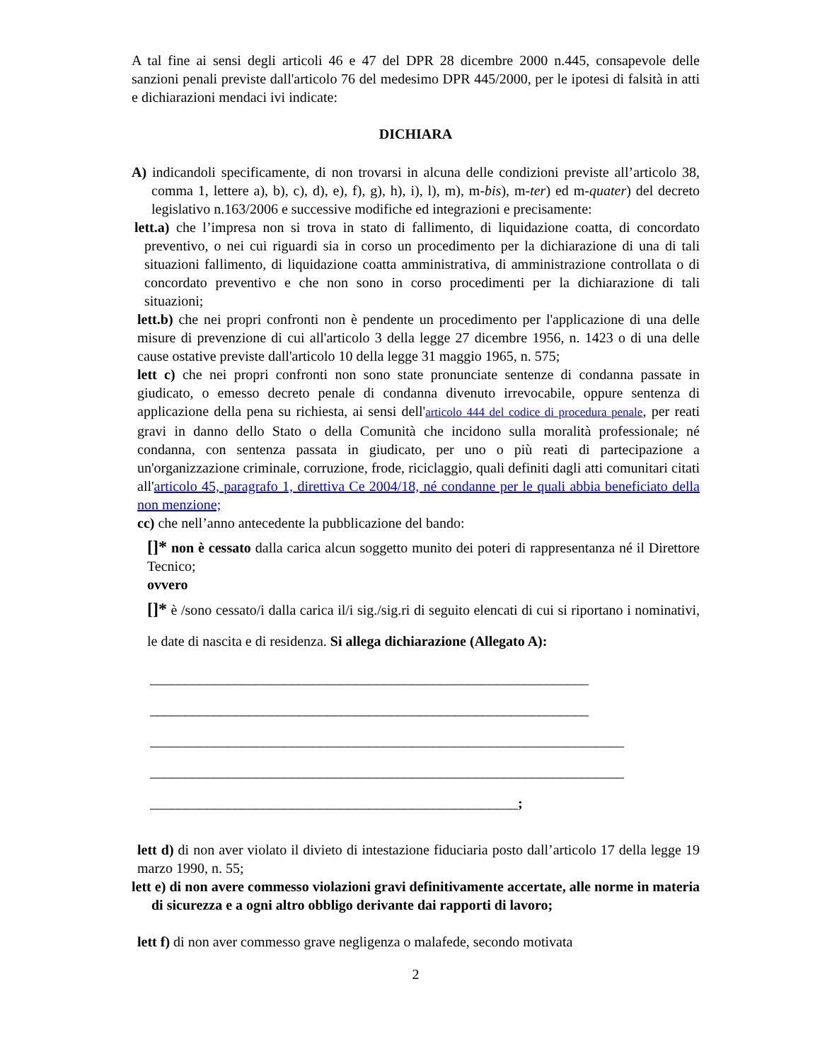A tal fine ai sensi degli articoli 46 e 47 del DPR 28 dicembre 2000 n.445, consapevole delle sanzioni penali previste dall'articolo 76 del medesimo DPR 445/2000, per le ipotesi di falsità in atti e dichiarazioni mendaci ivi indicate:
DICHIARA
A) indicandoli specificamente, di non trovarsi in alcuna delle condizioni previste all’articolo 38, comma 1, lettere a), b), c), d), e), f), g), h), i), l), m), m-bis), m-ter) ed m-quater) del decreto legislativo n.163/2006 e successive modifiche ed integrazioni e precisamente:
lett.a) che l’impresa non si trova in stato di fallimento, di liquidazione coatta, di concordato preventivo, o nei cui riguardi sia in corso un procedimento per la dichiarazione di una di tali situazioni fallimento, di liquidazione coatta amministrativa, di amministrazione controllata o di concordato preventivo e che non sono in corso procedimenti per la dichiarazione di tali situazioni;
lett.b) che nei propri confronti non è pendente un procedimento per l'applicazione di una delle misure di prevenzione di cui all'articolo 3 della legge 27 dicembre 1956, n. 1423 o di una delle cause ostative previste dall'articolo 10 della legge 31 maggio 1965, n. 575;
lett c) che nei propri confronti non sono state pronunciate sentenze di condanna passate in giudicato, o emesso decreto penale di condanna divenuto irrevocabile, oppure sentenza di applicazione della pena su richiesta, ai sensi dell'articolo 444 del codice di procedura penale, per reati gravi in danno dello Stato o della Comunità che incidono sulla moralità professionale; né condanna, con sentenza passata in giudicato, per uno o più reati di partecipazione a un'organizzazione criminale, corruzione, frode, riciclaggio, quali definiti dagli atti comunitari citati all'articolo 45, paragrafo 1, direttiva Ce 2004/18, né condanne per le quali abbia beneficiato della non menzione;
cc) che nell’anno antecedente la pubblicazione del bando:
[]* non è cessato dalla carica alcun soggetto munito dei poteri di rappresentanza né il Direttore Tecnico;
ovvero
[]* è /sono cessato/i dalla carica il/i sig./sig.ri di seguito elencati di cui si riportano i nominativi, le date di nascita e di residenza. Si allega dichiarazione (Allegato A):
______________________________________________________________
______________________________________________________________
___________________________________________________________________
___________________________________________________________________
____________________________________________________;
lett d) di non aver violato il divieto di intestazione fiduciaria posto dall’articolo 17 della legge 19 marzo 1990, n. 55;
lett e) di non avere commesso violazioni gravi definitivamente accertate, alle norme in materia di sicurezza e a ogni altro obbligo derivante dai rapporti di lavoro;
lett f) di non aver commesso grave negligenza o malafede, secondo motivata
2